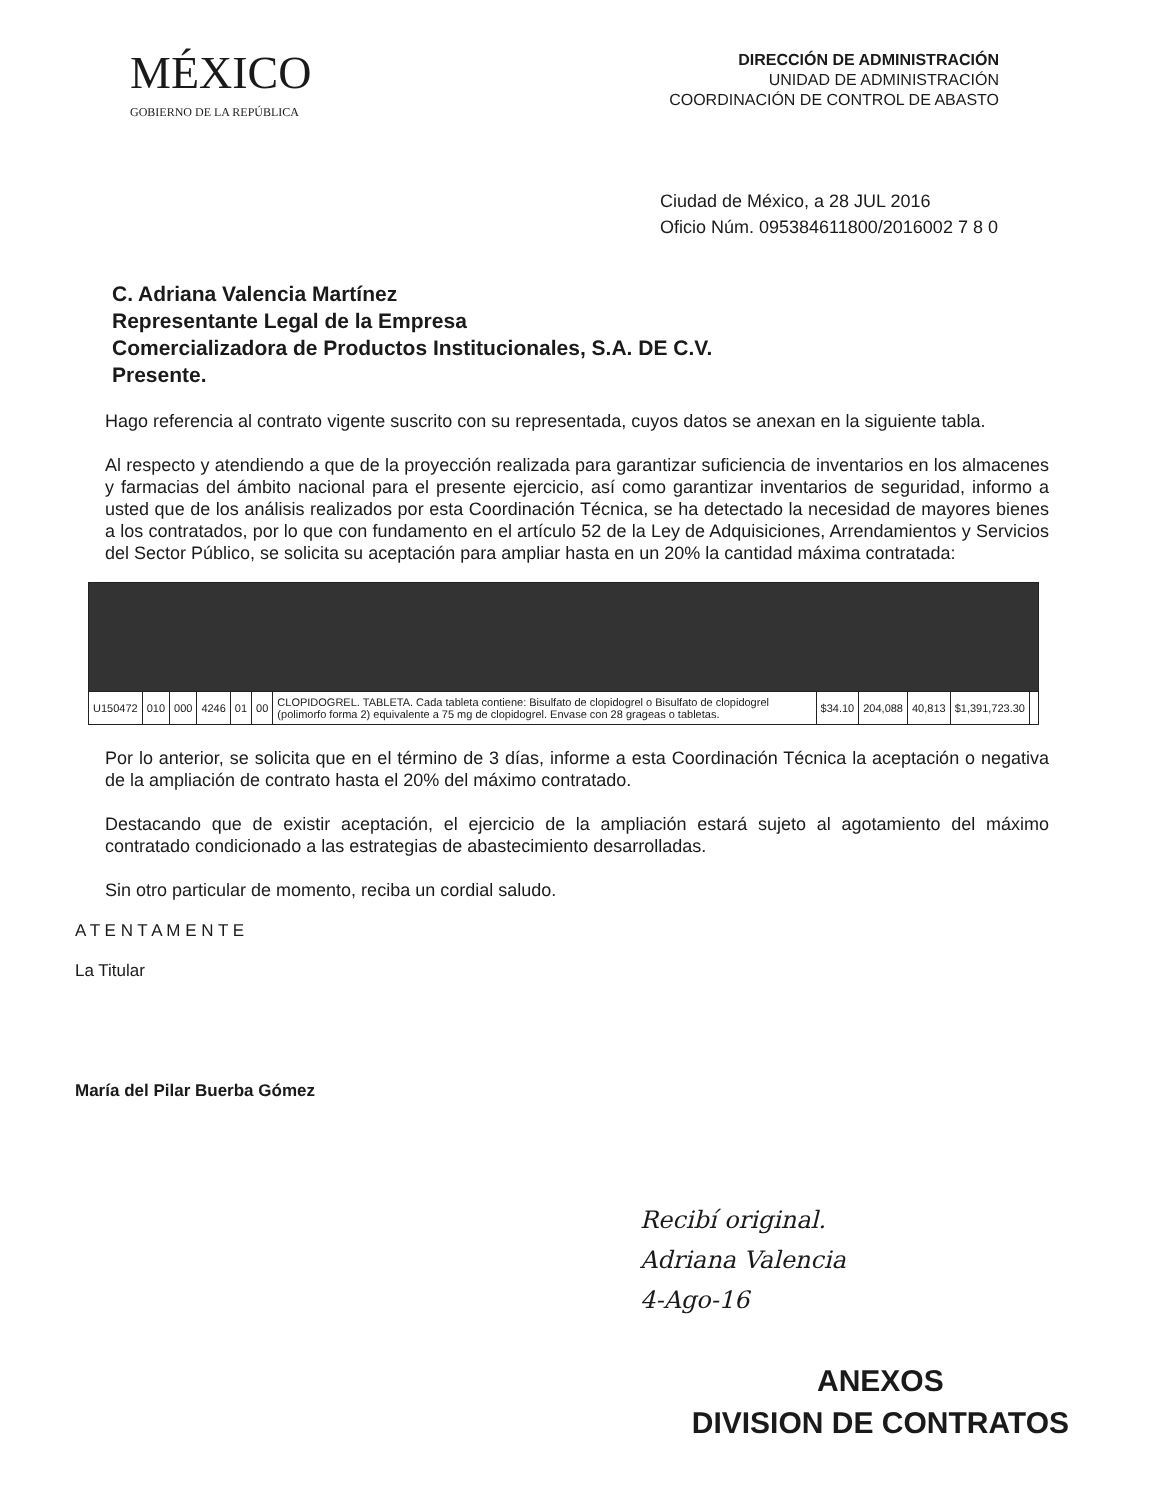MÉXICO
GOBIERNO DE LA REPÚBLICA
DIRECCIÓN DE ADMINISTRACIÓN
UNIDAD DE ADMINISTRACIÓN
COORDINACIÓN DE CONTROL DE ABASTO
Ciudad de México, a 28 JUL 2016
Oficio Núm. 095384611800/2016002 7 8 0
C. Adriana Valencia Martínez
Representante Legal de la Empresa
Comercializadora de Productos Institucionales, S.A. DE C.V.
Presente.
Hago referencia al contrato vigente suscrito con su representada, cuyos datos se anexan en la siguiente tabla.
Al respecto y atendiendo a que de la proyección realizada para garantizar suficiencia de inventarios en los almacenes y farmacias del ámbito nacional para el presente ejercicio, así como garantizar inventarios de seguridad, informo a usted que de los análisis realizados por esta Coordinación Técnica, se ha detectado la necesidad de mayores bienes a los contratados, por lo que con fundamento en el artículo 52 de la Ley de Adquisiciones, Arrendamientos y Servicios del Sector Público, se solicita su aceptación para ampliar hasta en un 20% la cantidad máxima contratada:
| U150472 | 010 | 000 | 4246 | 01 | 00 | CLOPIDOGREL. TABLETA. Cada tableta contiene: Bisulfato de clopidogrel o Bisulfato de clopidogrel (polimorfo forma 2) equivalente a 75 mg de clopidogrel. Envase con 28 grageas o tabletas. | $34.10 | 204,088 | 40,813 | $1,391,723.30 | |
Por lo anterior, se solicita que en el término de 3 días, informe a esta Coordinación Técnica la aceptación o negativa de la ampliación de contrato hasta el 20% del máximo contratado.
Destacando que de existir aceptación, el ejercicio de la ampliación estará sujeto al agotamiento del máximo contratado condicionado a las estrategias de abastecimiento desarrolladas.
Sin otro particular de momento, reciba un cordial saludo.
A T E N T A M E N T E
La Titular
María del Pilar Buerba Gómez
Recibí original.
Adriana Valencia
4-Ago-16
ANEXOS
DIVISION DE CONTRATOS